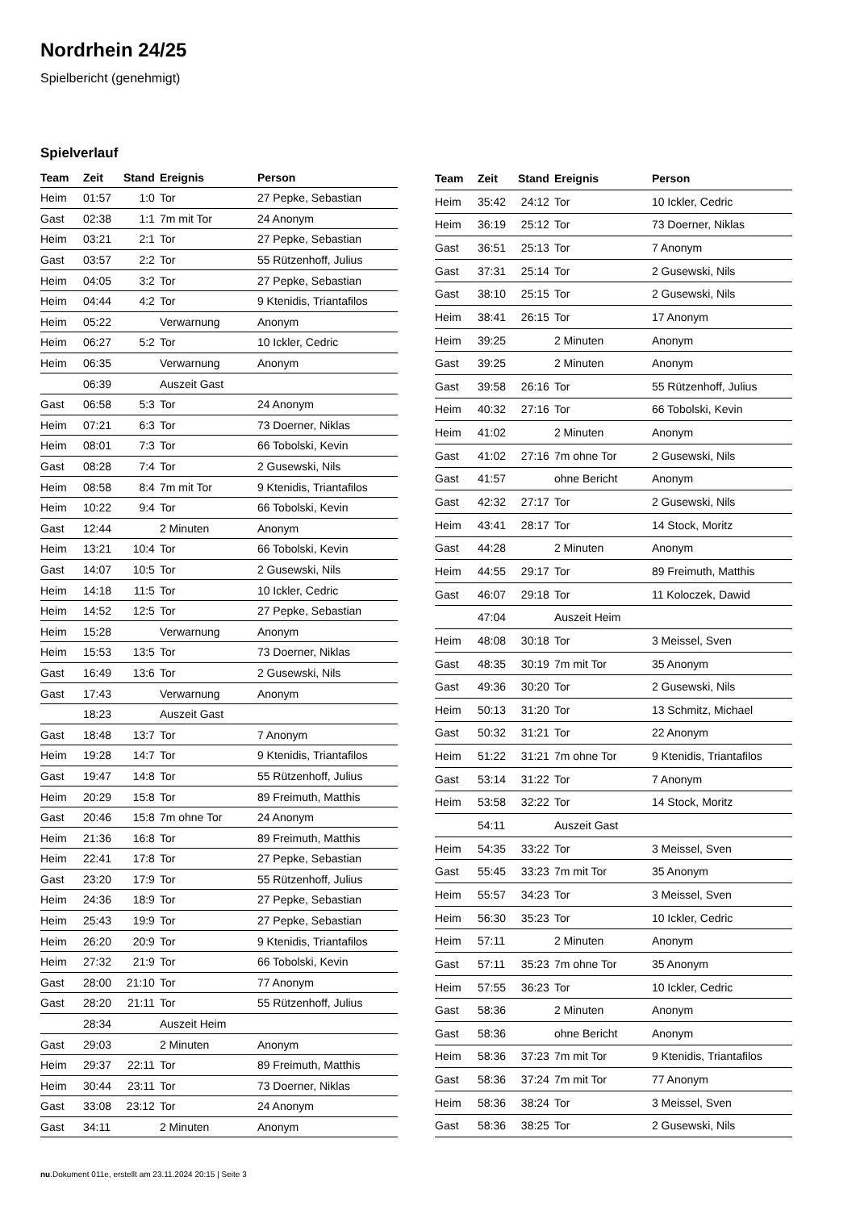Nordrhein 24/25
Spielbericht (genehmigt)
Spielverlauf
| Team | Zeit | Stand | Ereignis | Person |
| --- | --- | --- | --- | --- |
| Heim | 01:57 | 1:0 | Tor | 27 Pepke, Sebastian |
| Gast | 02:38 | 1:1 | 7m mit Tor | 24 Anonym |
| Heim | 03:21 | 2:1 | Tor | 27 Pepke, Sebastian |
| Gast | 03:57 | 2:2 | Tor | 55 Rützenhoff, Julius |
| Heim | 04:05 | 3:2 | Tor | 27 Pepke, Sebastian |
| Heim | 04:44 | 4:2 | Tor | 9 Ktenidis, Triantafilos |
| Heim | 05:22 | | Verwarnung | Anonym |
| Heim | 06:27 | 5:2 | Tor | 10 Ickler, Cedric |
| Heim | 06:35 | | Verwarnung | Anonym |
| | 06:39 | | Auszeit Gast | |
| Gast | 06:58 | 5:3 | Tor | 24 Anonym |
| Heim | 07:21 | 6:3 | Tor | 73 Doerner, Niklas |
| Heim | 08:01 | 7:3 | Tor | 66 Tobolski, Kevin |
| Gast | 08:28 | 7:4 | Tor | 2 Gusewski, Nils |
| Heim | 08:58 | 8:4 | 7m mit Tor | 9 Ktenidis, Triantafilos |
| Heim | 10:22 | 9:4 | Tor | 66 Tobolski, Kevin |
| Gast | 12:44 | | 2 Minuten | Anonym |
| Heim | 13:21 | 10:4 | Tor | 66 Tobolski, Kevin |
| Gast | 14:07 | 10:5 | Tor | 2 Gusewski, Nils |
| Heim | 14:18 | 11:5 | Tor | 10 Ickler, Cedric |
| Heim | 14:52 | 12:5 | Tor | 27 Pepke, Sebastian |
| Heim | 15:28 | | Verwarnung | Anonym |
| Heim | 15:53 | 13:5 | Tor | 73 Doerner, Niklas |
| Gast | 16:49 | 13:6 | Tor | 2 Gusewski, Nils |
| Gast | 17:43 | | Verwarnung | Anonym |
| | 18:23 | | Auszeit Gast | |
| Gast | 18:48 | 13:7 | Tor | 7 Anonym |
| Heim | 19:28 | 14:7 | Tor | 9 Ktenidis, Triantafilos |
| Gast | 19:47 | 14:8 | Tor | 55 Rützenhoff, Julius |
| Heim | 20:29 | 15:8 | Tor | 89 Freimuth, Matthis |
| Gast | 20:46 | 15:8 | 7m ohne Tor | 24 Anonym |
| Heim | 21:36 | 16:8 | Tor | 89 Freimuth, Matthis |
| Heim | 22:41 | 17:8 | Tor | 27 Pepke, Sebastian |
| Gast | 23:20 | 17:9 | Tor | 55 Rützenhoff, Julius |
| Heim | 24:36 | 18:9 | Tor | 27 Pepke, Sebastian |
| Heim | 25:43 | 19:9 | Tor | 27 Pepke, Sebastian |
| Heim | 26:20 | 20:9 | Tor | 9 Ktenidis, Triantafilos |
| Heim | 27:32 | 21:9 | Tor | 66 Tobolski, Kevin |
| Gast | 28:00 | 21:10 | Tor | 77 Anonym |
| Gast | 28:20 | 21:11 | Tor | 55 Rützenhoff, Julius |
| | 28:34 | | Auszeit Heim | |
| Gast | 29:03 | | 2 Minuten | Anonym |
| Heim | 29:37 | 22:11 | Tor | 89 Freimuth, Matthis |
| Heim | 30:44 | 23:11 | Tor | 73 Doerner, Niklas |
| Gast | 33:08 | 23:12 | Tor | 24 Anonym |
| Gast | 34:11 | | 2 Minuten | Anonym |
| Team | Zeit | Stand | Ereignis | Person |
| --- | --- | --- | --- | --- |
| Heim | 35:42 | 24:12 | Tor | 10 Ickler, Cedric |
| Heim | 36:19 | 25:12 | Tor | 73 Doerner, Niklas |
| Gast | 36:51 | 25:13 | Tor | 7 Anonym |
| Gast | 37:31 | 25:14 | Tor | 2 Gusewski, Nils |
| Gast | 38:10 | 25:15 | Tor | 2 Gusewski, Nils |
| Heim | 38:41 | 26:15 | Tor | 17 Anonym |
| Heim | 39:25 | | 2 Minuten | Anonym |
| Gast | 39:25 | | 2 Minuten | Anonym |
| Gast | 39:58 | 26:16 | Tor | 55 Rützenhoff, Julius |
| Heim | 40:32 | 27:16 | Tor | 66 Tobolski, Kevin |
| Heim | 41:02 | | 2 Minuten | Anonym |
| Gast | 41:02 | 27:16 | 7m ohne Tor | 2 Gusewski, Nils |
| Gast | 41:57 | | ohne Bericht | Anonym |
| Gast | 42:32 | 27:17 | Tor | 2 Gusewski, Nils |
| Heim | 43:41 | 28:17 | Tor | 14 Stock, Moritz |
| Gast | 44:28 | | 2 Minuten | Anonym |
| Heim | 44:55 | 29:17 | Tor | 89 Freimuth, Matthis |
| Gast | 46:07 | 29:18 | Tor | 11 Koloczek, Dawid |
| | 47:04 | | Auszeit Heim | |
| Heim | 48:08 | 30:18 | Tor | 3 Meissel, Sven |
| Gast | 48:35 | 30:19 | 7m mit Tor | 35 Anonym |
| Gast | 49:36 | 30:20 | Tor | 2 Gusewski, Nils |
| Heim | 50:13 | 31:20 | Tor | 13 Schmitz, Michael |
| Gast | 50:32 | 31:21 | Tor | 22 Anonym |
| Heim | 51:22 | 31:21 | 7m ohne Tor | 9 Ktenidis, Triantafilos |
| Gast | 53:14 | 31:22 | Tor | 7 Anonym |
| Heim | 53:58 | 32:22 | Tor | 14 Stock, Moritz |
| | 54:11 | | Auszeit Gast | |
| Heim | 54:35 | 33:22 | Tor | 3 Meissel, Sven |
| Gast | 55:45 | 33:23 | 7m mit Tor | 35 Anonym |
| Heim | 55:57 | 34:23 | Tor | 3 Meissel, Sven |
| Heim | 56:30 | 35:23 | Tor | 10 Ickler, Cedric |
| Heim | 57:11 | | 2 Minuten | Anonym |
| Gast | 57:11 | 35:23 | 7m ohne Tor | 35 Anonym |
| Heim | 57:55 | 36:23 | Tor | 10 Ickler, Cedric |
| Gast | 58:36 | | 2 Minuten | Anonym |
| Gast | 58:36 | | ohne Bericht | Anonym |
| Heim | 58:36 | 37:23 | 7m mit Tor | 9 Ktenidis, Triantafilos |
| Gast | 58:36 | 37:24 | 7m mit Tor | 77 Anonym |
| Heim | 58:36 | 38:24 | Tor | 3 Meissel, Sven |
| Gast | 58:36 | 38:25 | Tor | 2 Gusewski, Nils |
nu.Dokument 011e, erstellt am 23.11.2024 20:15 | Seite 3